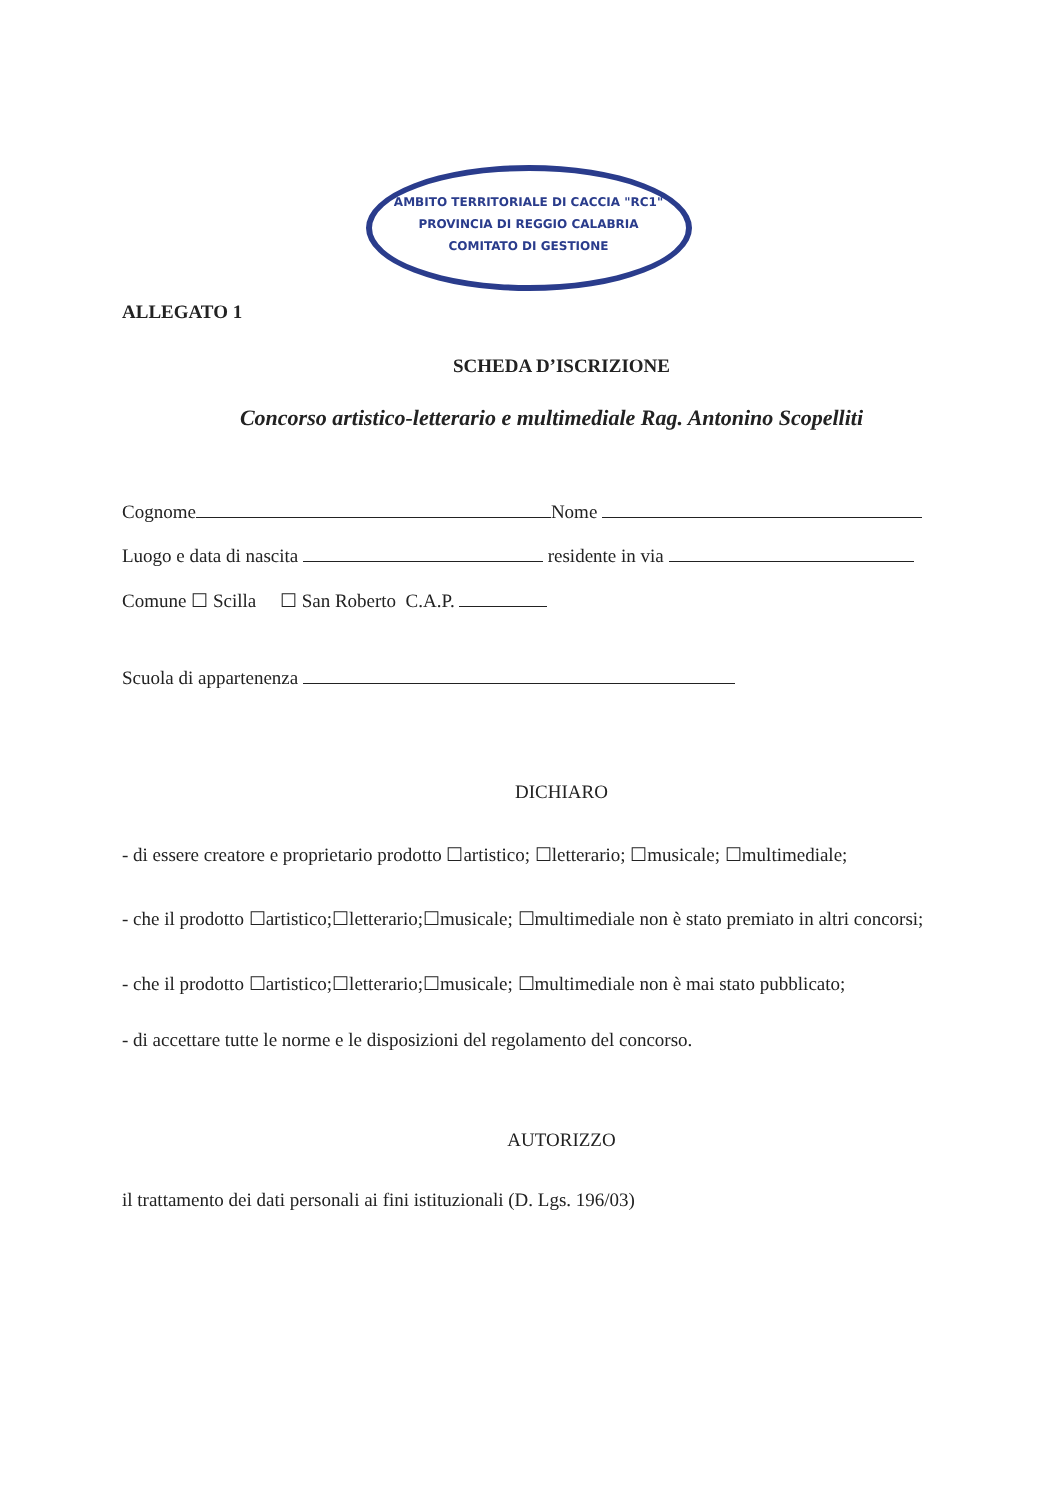AMBITO TERRITORIALE DI CACCIA "RC1"
PROVINCIA DI REGGIO CALABRIA
COMITATO DI GESTIONE
ALLEGATO 1
SCHEDA D’ISCRIZIONE
Concorso artistico-letterario e multimediale Rag. Antonino Scopelliti
Cognome Nome
Luogo e data di nascita residente in via
Comune ☐ Scilla ☐ San Roberto C.A.P.
Scuola di appartenenza
DICHIARO
- di essere creatore e proprietario prodotto ☐artistico; ☐letterario; ☐musicale; ☐multimediale;
- che il prodotto ☐artistico;☐letterario;☐musicale; ☐multimediale non è stato premiato in altri concorsi;
- che il prodotto ☐artistico;☐letterario;☐musicale; ☐multimediale non è mai stato pubblicato;
- di accettare tutte le norme e le disposizioni del regolamento del concorso.
AUTORIZZO
il trattamento dei dati personali ai fini istituzionali (D. Lgs. 196/03)